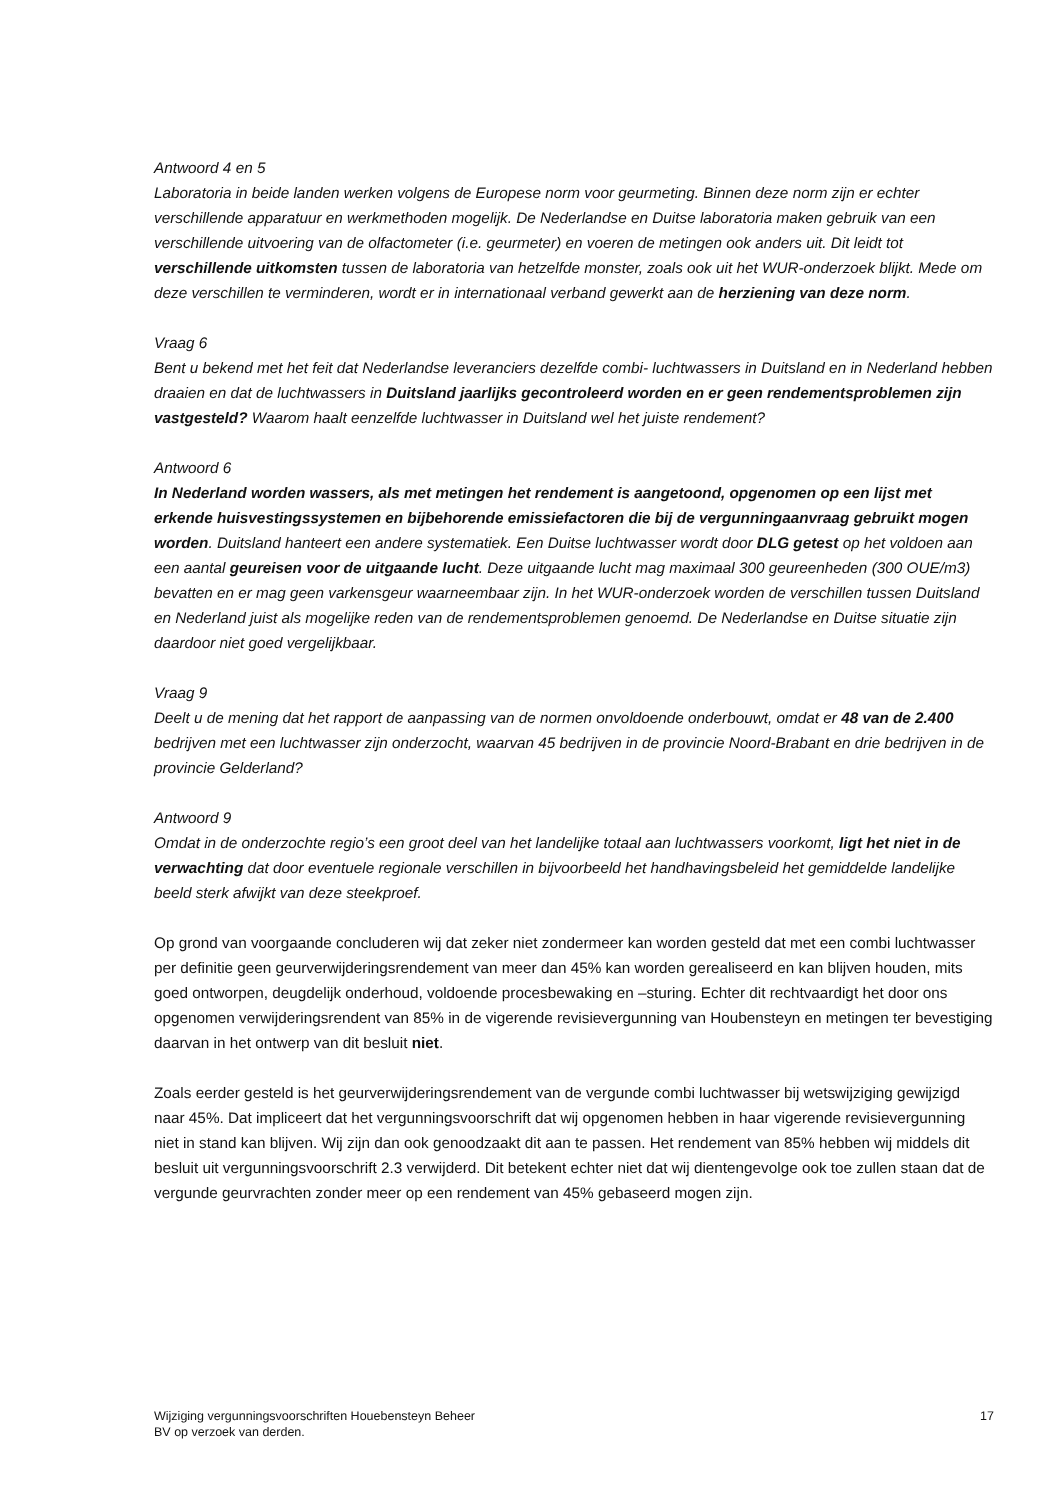Antwoord 4 en 5
Laboratoria in beide landen werken volgens de Europese norm voor geurmeting. Binnen deze norm zijn er echter verschillende apparatuur en werkmethoden mogelijk. De Nederlandse en Duitse laboratoria maken gebruik van een verschillende uitvoering van de olfactometer (i.e. geurmeter) en voeren de metingen ook anders uit. Dit leidt tot verschillende uitkomsten tussen de laboratoria van hetzelfde monster, zoals ook uit het WUR-onderzoek blijkt. Mede om deze verschillen te verminderen, wordt er in internationaal verband gewerkt aan de herziening van deze norm.
Vraag 6
Bent u bekend met het feit dat Nederlandse leveranciers dezelfde combi- luchtwassers in Duitsland en in Nederland hebben draaien en dat de luchtwassers in Duitsland jaarlijks gecontroleerd worden en er geen rendementsproblemen zijn vastgesteld? Waarom haalt eenzelfde luchtwasser in Duitsland wel het juiste rendement?
Antwoord 6
In Nederland worden wassers, als met metingen het rendement is aangetoond, opgenomen op een lijst met erkende huisvestingssystemen en bijbehorende emissiefactoren die bij de vergunningaanvraag gebruikt mogen worden. Duitsland hanteert een andere systematiek. Een Duitse luchtwasser wordt door DLG getest op het voldoen aan een aantal geureisen voor de uitgaande lucht. Deze uitgaande lucht mag maximaal 300 geureenheden (300 OUE/m3) bevatten en er mag geen varkensgeur waarneembaar zijn. In het WUR-onderzoek worden de verschillen tussen Duitsland en Nederland juist als mogelijke reden van de rendementsproblemen genoemd. De Nederlandse en Duitse situatie zijn daardoor niet goed vergelijkbaar.
Vraag 9
Deelt u de mening dat het rapport de aanpassing van de normen onvoldoende onderbouwt, omdat er 48 van de 2.400 bedrijven met een luchtwasser zijn onderzocht, waarvan 45 bedrijven in de provincie Noord-Brabant en drie bedrijven in de provincie Gelderland?
Antwoord 9
Omdat in de onderzochte regio’s een groot deel van het landelijke totaal aan luchtwassers voorkomt, ligt het niet in de verwachting dat door eventuele regionale verschillen in bijvoorbeeld het handhavingsbeleid het gemiddelde landelijke beeld sterk afwijkt van deze steekproef.
Op grond van voorgaande concluderen wij dat zeker niet zondermeer kan worden gesteld dat met een combi luchtwasser per definitie geen geurverwijderingsrendement van meer dan 45% kan worden gerealiseerd en kan blijven houden, mits goed ontworpen, deugdelijk onderhoud, voldoende procesbewaking en –sturing. Echter dit rechtvaardigt het door ons opgenomen verwijderingsrendent van 85% in de vigerende revisievergunning van Houbensteyn en metingen ter bevestiging daarvan in het ontwerp van dit besluit niet.
Zoals eerder gesteld is het geurverwijderingsrendement van de vergunde combi luchtwasser bij wetswijziging gewijzigd naar 45%. Dat impliceert dat het vergunningsvoorschrift dat wij opgenomen hebben in haar vigerende revisievergunning niet in stand kan blijven. Wij zijn dan ook genoodzaakt dit aan te passen. Het rendement van 85% hebben wij middels dit besluit uit vergunningsvoorschrift 2.3 verwijderd. Dit betekent echter niet dat wij dientengevolge ook toe zullen staan dat de vergunde geurvrachten zonder meer op een rendement van 45% gebaseerd mogen zijn.
Wijziging vergunningsvoorschriften Houebensteyn Beheer
BV op verzoek van derden.
17